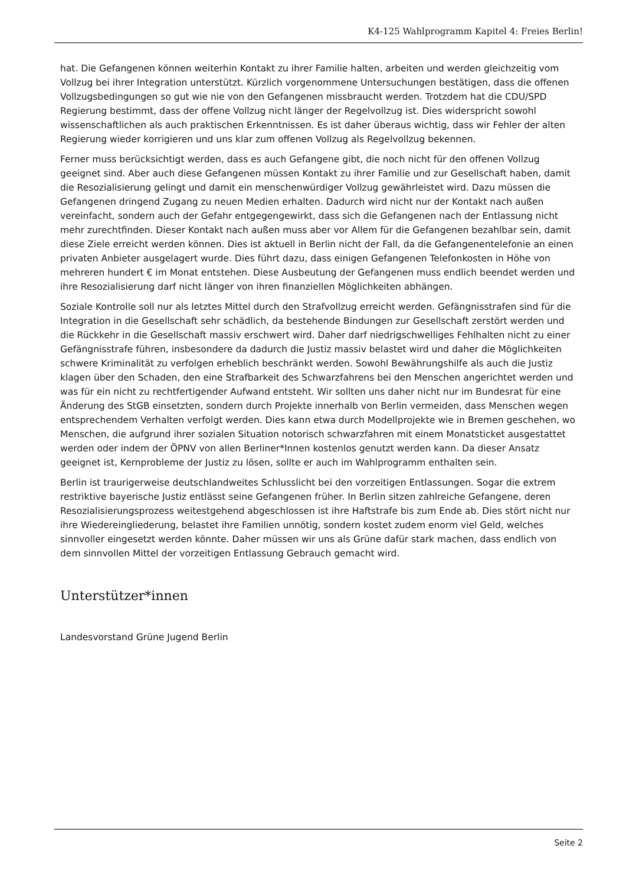K4-125 Wahlprogramm Kapitel 4: Freies Berlin!
hat. Die Gefangenen können weiterhin Kontakt zu ihrer Familie halten, arbeiten und werden gleichzeitig vom Vollzug bei ihrer Integration unterstützt. Kürzlich vorgenommene Untersuchungen bestätigen, dass die offenen Vollzugsbedingungen so gut wie nie von den Gefangenen missbraucht werden. Trotzdem hat die CDU/SPD Regierung bestimmt, dass der offene Vollzug nicht länger der Regelvollzug ist. Dies widerspricht sowohl wissenschaftlichen als auch praktischen Erkenntnissen. Es ist daher überaus wichtig, dass wir Fehler der alten Regierung wieder korrigieren und uns klar zum offenen Vollzug als Regelvollzug bekennen.
Ferner muss berücksichtigt werden, dass es auch Gefangene gibt, die noch nicht für den offenen Vollzug geeignet sind. Aber auch diese Gefangenen müssen Kontakt zu ihrer Familie und zur Gesellschaft haben, damit die Resozialisierung gelingt und damit ein menschenwürdiger Vollzug gewährleistet wird. Dazu müssen die Gefangenen dringend Zugang zu neuen Medien erhalten. Dadurch wird nicht nur der Kontakt nach außen vereinfacht, sondern auch der Gefahr entgegengewirkt, dass sich die Gefangenen nach der Entlassung nicht mehr zurechtfinden. Dieser Kontakt nach außen muss aber vor Allem für die Gefangenen bezahlbar sein, damit diese Ziele erreicht werden können. Dies ist aktuell in Berlin nicht der Fall, da die Gefangenentelefonie an einen privaten Anbieter ausgelagert wurde. Dies führt dazu, dass einigen Gefangenen Telefonkosten in Höhe von mehreren hundert € im Monat entstehen. Diese Ausbeutung der Gefangenen muss endlich beendet werden und ihre Resozialisierung darf nicht länger von ihren finanziellen Möglichkeiten abhängen.
Soziale Kontrolle soll nur als letztes Mittel durch den Strafvollzug erreicht werden. Gefängnisstrafen sind für die Integration in die Gesellschaft sehr schädlich, da bestehende Bindungen zur Gesellschaft zerstört werden und die Rückkehr in die Gesellschaft massiv erschwert wird. Daher darf niedrigschwelliges Fehlhalten nicht zu einer Gefängnisstrafe führen, insbesondere da dadurch die Justiz massiv belastet wird und daher die Möglichkeiten schwere Kriminalität zu verfolgen erheblich beschränkt werden. Sowohl Bewährungshilfe als auch die Justiz klagen über den Schaden, den eine Strafbarkeit des Schwarzfahrens bei den Menschen angerichtet werden und was für ein nicht zu rechtfertigender Aufwand entsteht. Wir sollten uns daher nicht nur im Bundesrat für eine Änderung des StGB einsetzten, sondern durch Projekte innerhalb von Berlin vermeiden, dass Menschen wegen entsprechendem Verhalten verfolgt werden. Dies kann etwa durch Modellprojekte wie in Bremen geschehen, wo Menschen, die aufgrund ihrer sozialen Situation notorisch schwarzfahren mit einem Monatsticket ausgestattet werden oder indem der ÖPNV von allen Berliner*Innen kostenlos genutzt werden kann. Da dieser Ansatz geeignet ist, Kernprobleme der Justiz zu lösen, sollte er auch im Wahlprogramm enthalten sein.
Berlin ist traurigerweise deutschlandweites Schlusslicht bei den vorzeitigen Entlassungen. Sogar die extrem restriktive bayerische Justiz entlässt seine Gefangenen früher. In Berlin sitzen zahlreiche Gefangene, deren Resozialisierungsprozess weitestgehend abgeschlossen ist ihre Haftstrafe bis zum Ende ab. Dies stört nicht nur ihre Wiedereingliederung, belastet ihre Familien unnötig, sondern kostet zudem enorm viel Geld, welches sinnvoller eingesetzt werden könnte. Daher müssen wir uns als Grüne dafür stark machen, dass endlich von dem sinnvollen Mittel der vorzeitigen Entlassung Gebrauch gemacht wird.
Unterstützer*innen
Landesvorstand Grüne Jugend Berlin
Seite 2